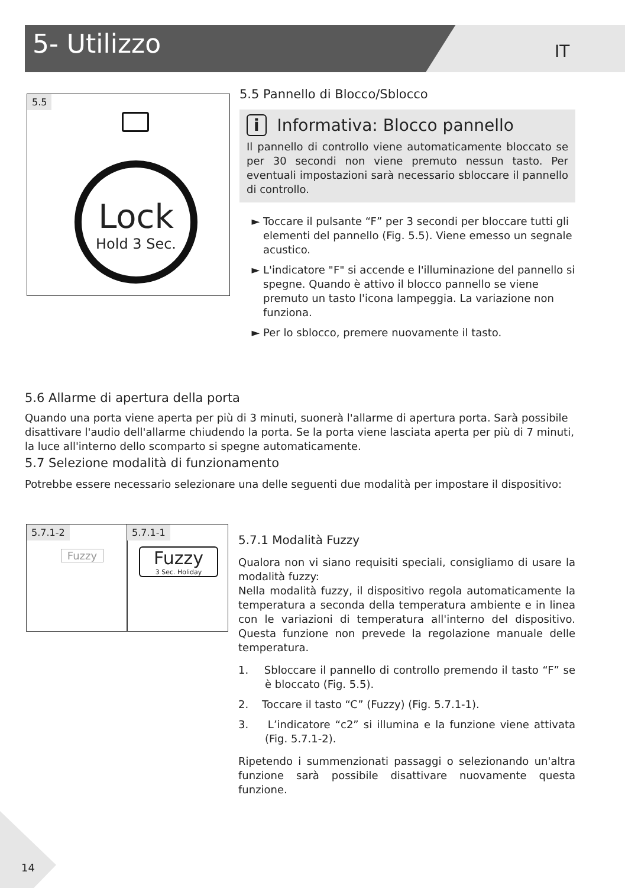5- Utilizzo IT
5.5
Lock
Hold 3 Sec.
5.5 Pannello di Blocco/Sblocco
i Informativa: Blocco pannello
Il pannello di controllo viene automaticamente bloccato se per 30 secondi non viene premuto nessun tasto. Per eventuali impostazioni sarà necessario sbloccare il pannello di controllo.
Toccare il pulsante “F” per 3 secondi per bloccare tutti gli elementi del pannello (Fig. 5.5). Viene emesso un segnale acustico.
L'indicatore "F" si accende e l'illuminazione del pannello si spegne. Quando è attivo il blocco pannello se viene premuto un tasto l'icona lampeggia. La variazione non funziona.
Per lo sblocco, premere nuovamente il tasto.
5.6 Allarme di apertura della porta
Quando una porta viene aperta per più di 3 minuti, suonerà l'allarme di apertura porta. Sarà possibile disattivare l'audio dell'allarme chiudendo la porta. Se la porta viene lasciata aperta per più di 7 minuti, la luce all'interno dello scomparto si spegne automaticamente.
5.7 Selezione modalità di funzionamento
Potrebbe essere necessario selezionare una delle seguenti due modalità per impostare il dispositivo:
5.7.1-2
Fuzzy
5.7.1-1
Fuzzy
3 Sec. Holiday
5.7.1 Modalità Fuzzy
Qualora non vi siano requisiti speciali, consigliamo di usare la modalità fuzzy:
Nella modalità fuzzy, il dispositivo regola automaticamente la temperatura a seconda della temperatura ambiente e in linea con le variazioni di temperatura all'interno del dispositivo. Questa funzione non prevede la regolazione manuale delle temperatura.
1. Sbloccare il pannello di controllo premendo il tasto “F” se è bloccato (Fig. 5.5).
2. Toccare il tasto “C” (Fuzzy) (Fig. 5.7.1-1).
3. L’indicatore “c2” si illumina e la funzione viene attivata (Fig. 5.7.1-2).
Ripetendo i summenzionati passaggi o selezionando un'altra funzione sarà possibile disattivare nuovamente questa funzione.
14